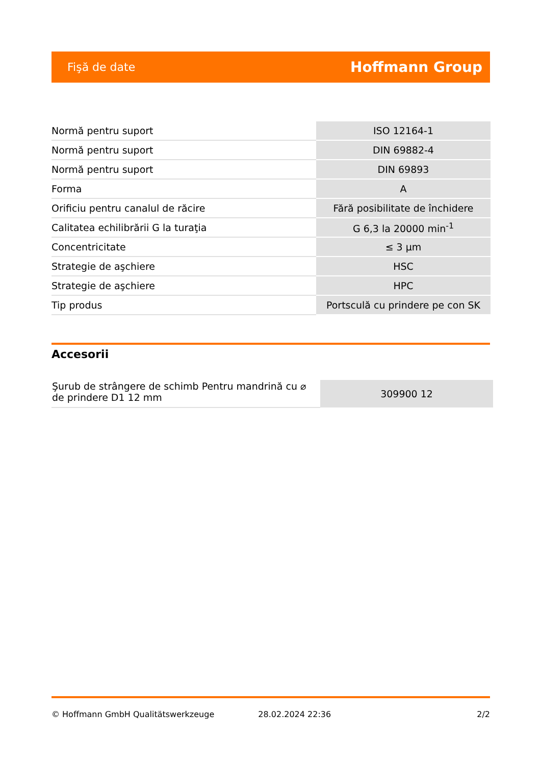Fişă de date Hoffmann Group
| Normă pentru suport | ISO 12164-1 |
| Normă pentru suport | DIN 69882-4 |
| Normă pentru suport | DIN 69893 |
| Forma | A |
| Orificiu pentru canalul de răcire | Fără posibilitate de închidere |
| Calitatea echilibrării G la turaţia | G 6,3 la 20000 min<sup>-1</sup> |
| Concentricitate | ≤ 3 µm |
| Strategie de aşchiere | HSC |
| Strategie de aşchiere | HPC |
| Tip produs | Portsculă cu prindere pe con SK |
Accesorii
| Şurub de strângere de schimb Pentru mandrină cu ⌀ de prindere D1 12 mm | 309900 12 |
© Hoffmann GmbH Qualitätswerkzeuge 28.02.2024 22:36 2/2